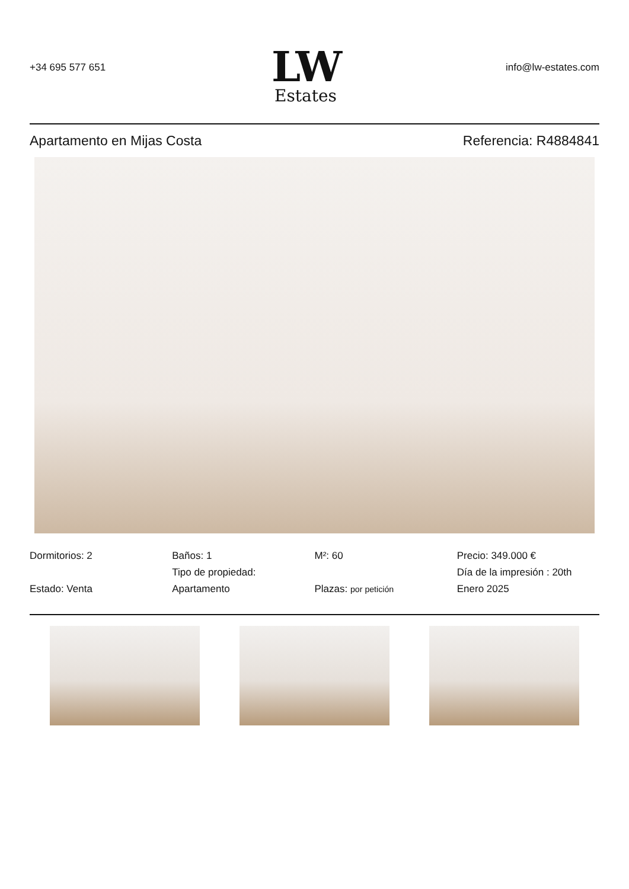+34 695 577 651
LW
Estates
info@lw-estates.com
Apartamento en Mijas Costa Referencia: R4884841
Dormitorios: 2
Estado: Venta
Baños: 1
Tipo de propiedad: Apartamento
M²: 60
Plazas: por petición
Precio: 349.000 €
Día de la impresión : 20th Enero 2025